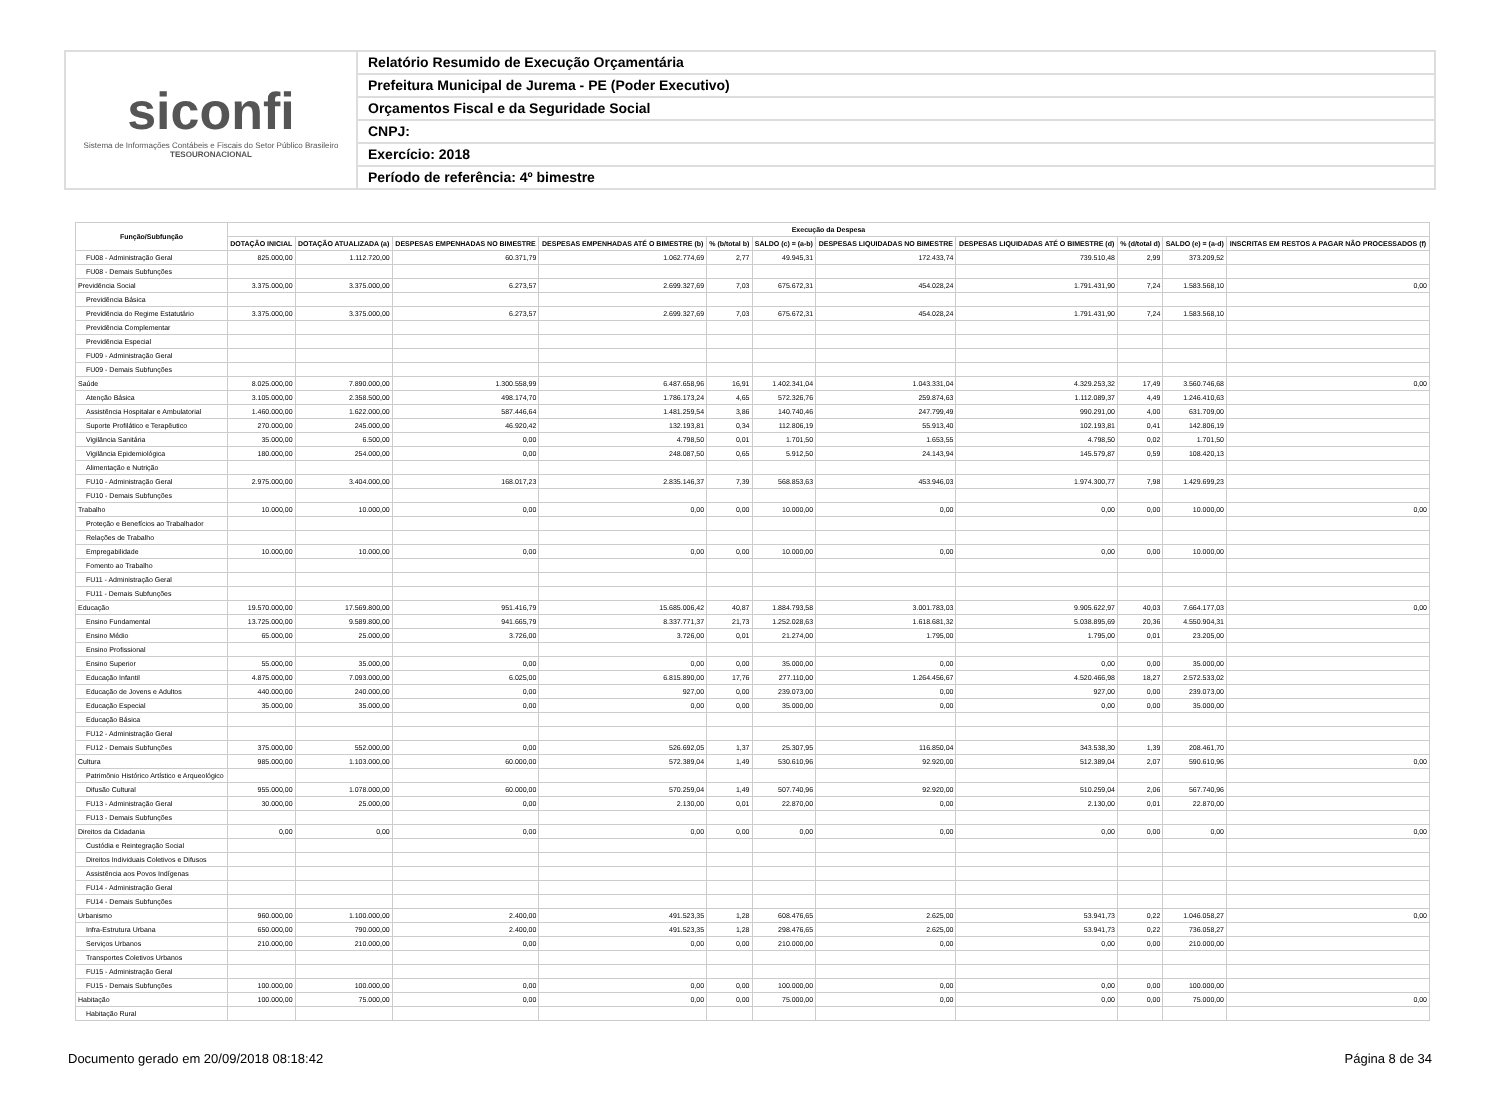siconfi
Sistema de Informações Contábeis e Fiscais do Setor Público Brasileiro
TESOURONACIONAL
Relatório Resumido de Execução Orçamentária
Prefeitura Municipal de Jurema - PE (Poder Executivo)
Orçamentos Fiscal e da Seguridade Social
CNPJ:
Exercício: 2018
Período de referência: 4º bimestre
| Função/Subfunção | Execução da Despesa | | | | | | | | | | |
| --- | --- | --- | --- | --- | --- | --- | --- | --- | --- | --- | --- |
| | DOTAÇÃO INICIAL | DOTAÇÃO ATUALIZADA (a) | DESPESAS EMPENHADAS NO BIMESTRE | DESPESAS EMPENHADAS ATÉ O BIMESTRE (b) | % (b/total b) | SALDO (c) = (a-b) | DESPESAS LIQUIDADAS NO BIMESTRE | DESPESAS LIQUIDADAS ATÉ O BIMESTRE (d) | % (d/total d) | SALDO (e) = (a-d) | INSCRITAS EM RESTOS A PAGAR NÃO PROCESSADOS (f) |
| FU08 - Administração Geral | 825.000,00 | 1.112.720,00 | 60.371,79 | 1.062.774,69 | 2,77 | 49.945,31 | 172.433,74 | 739.510,48 | 2,99 | 373.209,52 | |
| FU08 - Demais Subfunções | | | | | | | | | | | |
| Previdência Social | 3.375.000,00 | 3.375.000,00 | 6.273,57 | 2.699.327,69 | 7,03 | 675.672,31 | 454.028,24 | 1.791.431,90 | 7,24 | 1.583.568,10 | 0,00 |
| Previdência Básica | | | | | | | | | | | |
| Previdência do Regime Estatutário | 3.375.000,00 | 3.375.000,00 | 6.273,57 | 2.699.327,69 | 7,03 | 675.672,31 | 454.028,24 | 1.791.431,90 | 7,24 | 1.583.568,10 | |
| Previdência Complementar | | | | | | | | | | | |
| Previdência Especial | | | | | | | | | | | |
| FU09 - Administração Geral | | | | | | | | | | | |
| FU09 - Demais Subfunções | | | | | | | | | | | |
| Saúde | 8.025.000,00 | 7.890.000,00 | 1.300.558,99 | 6.487.658,96 | 16,91 | 1.402.341,04 | 1.043.331,04 | 4.329.253,32 | 17,49 | 3.560.746,68 | 0,00 |
| Atenção Básica | 3.105.000,00 | 2.358.500,00 | 498.174,70 | 1.786.173,24 | 4,65 | 572.326,76 | 259.874,63 | 1.112.089,37 | 4,49 | 1.246.410,63 | |
| Assistência Hospitalar e Ambulatorial | 1.460.000,00 | 1.622.000,00 | 587.446,64 | 1.481.259,54 | 3,86 | 140.740,46 | 247.799,49 | 990.291,00 | 4,00 | 631.709,00 | |
| Suporte Profilático e Terapêutico | 270.000,00 | 245.000,00 | 46.920,42 | 132.193,81 | 0,34 | 112.806,19 | 55.913,40 | 102.193,81 | 0,41 | 142.806,19 | |
| Vigilância Sanitária | 35.000,00 | 6.500,00 | 0,00 | 4.798,50 | 0,01 | 1.701,50 | 1.653,55 | 4.798,50 | 0,02 | 1.701,50 | |
| Vigilância Epidemiológica | 180.000,00 | 254.000,00 | 0,00 | 248.087,50 | 0,65 | 5.912,50 | 24.143,94 | 145.579,87 | 0,59 | 108.420,13 | |
| Alimentação e Nutrição | | | | | | | | | | | |
| FU10 - Administração Geral | 2.975.000,00 | 3.404.000,00 | 168.017,23 | 2.835.146,37 | 7,39 | 568.853,63 | 453.946,03 | 1.974.300,77 | 7,98 | 1.429.699,23 | |
| FU10 - Demais Subfunções | | | | | | | | | | | |
| Trabalho | 10.000,00 | 10.000,00 | 0,00 | 0,00 | 0,00 | 10.000,00 | 0,00 | 0,00 | 0,00 | 10.000,00 | 0,00 |
| Proteção e Benefícios ao Trabalhador | | | | | | | | | | | |
| Relações de Trabalho | | | | | | | | | | | |
| Empregabilidade | 10.000,00 | 10.000,00 | 0,00 | 0,00 | 0,00 | 10.000,00 | 0,00 | 0,00 | 0,00 | 10.000,00 | |
| Fomento ao Trabalho | | | | | | | | | | | |
| FU11 - Administração Geral | | | | | | | | | | | |
| FU11 - Demais Subfunções | | | | | | | | | | | |
| Educação | 19.570.000,00 | 17.569.800,00 | 951.416,79 | 15.685.006,42 | 40,87 | 1.884.793,58 | 3.001.783,03 | 9.905.622,97 | 40,03 | 7.664.177,03 | 0,00 |
| Ensino Fundamental | 13.725.000,00 | 9.589.800,00 | 941.665,79 | 8.337.771,37 | 21,73 | 1.252.028,63 | 1.618.681,32 | 5.038.895,69 | 20,36 | 4.550.904,31 | |
| Ensino Médio | 65.000,00 | 25.000,00 | 3.726,00 | 3.726,00 | 0,01 | 21.274,00 | 1.795,00 | 1.795,00 | 0,01 | 23.205,00 | |
| Ensino Profissional | | | | | | | | | | | |
| Ensino Superior | 55.000,00 | 35.000,00 | 0,00 | 0,00 | 0,00 | 35.000,00 | 0,00 | 0,00 | 0,00 | 35.000,00 | |
| Educação Infantil | 4.875.000,00 | 7.093.000,00 | 6.025,00 | 6.815.890,00 | 17,76 | 277.110,00 | 1.264.456,67 | 4.520.466,98 | 18,27 | 2.572.533,02 | |
| Educação de Jovens e Adultos | 440.000,00 | 240.000,00 | 0,00 | 927,00 | 0,00 | 239.073,00 | 0,00 | 927,00 | 0,00 | 239.073,00 | |
| Educação Especial | 35.000,00 | 35.000,00 | 0,00 | 0,00 | 0,00 | 35.000,00 | 0,00 | 0,00 | 0,00 | 35.000,00 | |
| Educação Básica | | | | | | | | | | | |
| FU12 - Administração Geral | | | | | | | | | | | |
| FU12 - Demais Subfunções | 375.000,00 | 552.000,00 | 0,00 | 526.692,05 | 1,37 | 25.307,95 | 116.850,04 | 343.538,30 | 1,39 | 208.461,70 | |
| Cultura | 985.000,00 | 1.103.000,00 | 60.000,00 | 572.389,04 | 1,49 | 530.610,96 | 92.920,00 | 512.389,04 | 2,07 | 590.610,96 | 0,00 |
| Patrimônio Histórico Artístico e Arqueológico | | | | | | | | | | | |
| Difusão Cultural | 955.000,00 | 1.078.000,00 | 60.000,00 | 570.259,04 | 1,49 | 507.740,96 | 92.920,00 | 510.259,04 | 2,06 | 567.740,96 | |
| FU13 - Administração Geral | 30.000,00 | 25.000,00 | 0,00 | 2.130,00 | 0,01 | 22.870,00 | 0,00 | 2.130,00 | 0,01 | 22.870,00 | |
| FU13 - Demais Subfunções | | | | | | | | | | | |
| Direitos da Cidadania | 0,00 | 0,00 | 0,00 | 0,00 | 0,00 | 0,00 | 0,00 | 0,00 | 0,00 | 0,00 | 0,00 |
| Custódia e Reintegração Social | | | | | | | | | | | |
| Direitos Individuais Coletivos e Difusos | | | | | | | | | | | |
| Assistência aos Povos Indígenas | | | | | | | | | | | |
| FU14 - Administração Geral | | | | | | | | | | | |
| FU14 - Demais Subfunções | | | | | | | | | | | |
| Urbanismo | 960.000,00 | 1.100.000,00 | 2.400,00 | 491.523,35 | 1,28 | 608.476,65 | 2.625,00 | 53.941,73 | 0,22 | 1.046.058,27 | 0,00 |
| Infra-Estrutura Urbana | 650.000,00 | 790.000,00 | 2.400,00 | 491.523,35 | 1,28 | 298.476,65 | 2.625,00 | 53.941,73 | 0,22 | 736.058,27 | |
| Serviços Urbanos | 210.000,00 | 210.000,00 | 0,00 | 0,00 | 0,00 | 210.000,00 | 0,00 | 0,00 | 0,00 | 210.000,00 | |
| Transportes Coletivos Urbanos | | | | | | | | | | | |
| FU15 - Administração Geral | | | | | | | | | | | |
| FU15 - Demais Subfunções | 100.000,00 | 100.000,00 | 0,00 | 0,00 | 0,00 | 100.000,00 | 0,00 | 0,00 | 0,00 | 100.000,00 | |
| Habitação | 100.000,00 | 75.000,00 | 0,00 | 0,00 | 0,00 | 75.000,00 | 0,00 | 0,00 | 0,00 | 75.000,00 | 0,00 |
| Habitação Rural | | | | | | | | | | | |
Documento gerado em 20/09/2018 08:18:42 Página 8 de 34